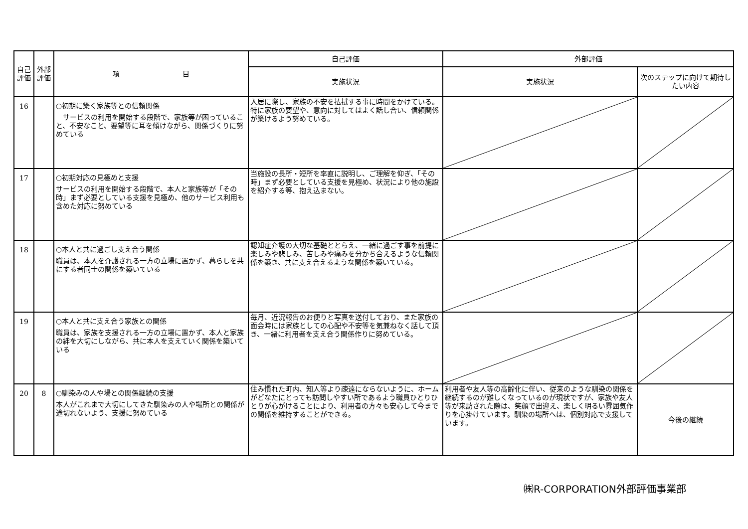| 自己評価 | 外部評価 | 項 目 | 自己評価 | 外部評価 | |
| --- | --- | --- | --- | --- | --- |
| | | | 実施状況 | 実施状況 | 次のステップに向けて期待したい内容 |
| 16 | | ○初期に築く家族等との信頼関係 サービスの利用を開始する段階で、家族等が困っていること、不安なこと、要望等に耳を傾けながら、関係づくりに努めている | 入居に際し、家族の不安を払拭する事に時間をかけている。特に家族の要望や、意向に対してはよく話し合い、信頼関係が築けるよう努めている。 | | |
| 17 | | ○初期対応の見極めと支援 サービスの利用を開始する段階で、本人と家族等が「その時」まず必要としている支援を見極め、他のサービス利用も含めた対応に努めている | 当施設の長所・短所を率直に説明し、ご理解を仰ぎ、「その時」まず必要としている支援を見極め、状況により他の施設を紹介する等、抱え込まない。 | | |
| 18 | | ○本人と共に過ごし支え合う関係 職員は、本人を介護される一方の立場に置かず、暮らしを共にする者同士の関係を築いている | 認知症介護の大切な基礎ととらえ、一緒に過ごす事を前提に楽しみや悲しみ、苦しみや痛みを分かち合えるような信頼関係を築き、共に支え合えるような関係を築いている。 | | |
| 19 | | ○本人と共に支え合う家族との関係 職員は、家族を支援される一方の立場に置かず、本人と家族の絆を大切にしながら、共に本人を支えていく関係を築いている | 毎月、近況報告のお便りと写真を送付しており、また家族の面会時には家族としての心配や不安等を気兼ねなく話して頂き、一緒に利用者を支え合う関係作りに努めている。 | | |
| 20 | 8 | ○馴染みの人や場との関係継続の支援 本人がこれまで大切にしてきた馴染みの人や場所との関係が途切れないよう、支援に努めている | 住み慣れた町内、知人等より疎遠にならないように、ホームがどなたにとっても訪問しやすい所であるよう職員ひとりひとりが心がけることにより、利用者の方々も安心して今までの関係を維持することができる。 | 利用者や友人等の高齢化に伴い、従来のような馴染の関係を継続するのが難しくなっているのが現状ですが、家族や友人等が来訪された際は、笑顔で出迎え、楽しく明るい雰囲気作りを心掛けています。馴染の場所へは、個別対応で支援しています。 | 今後の継続 |
㈱R-CORPORATION外部評価事業部